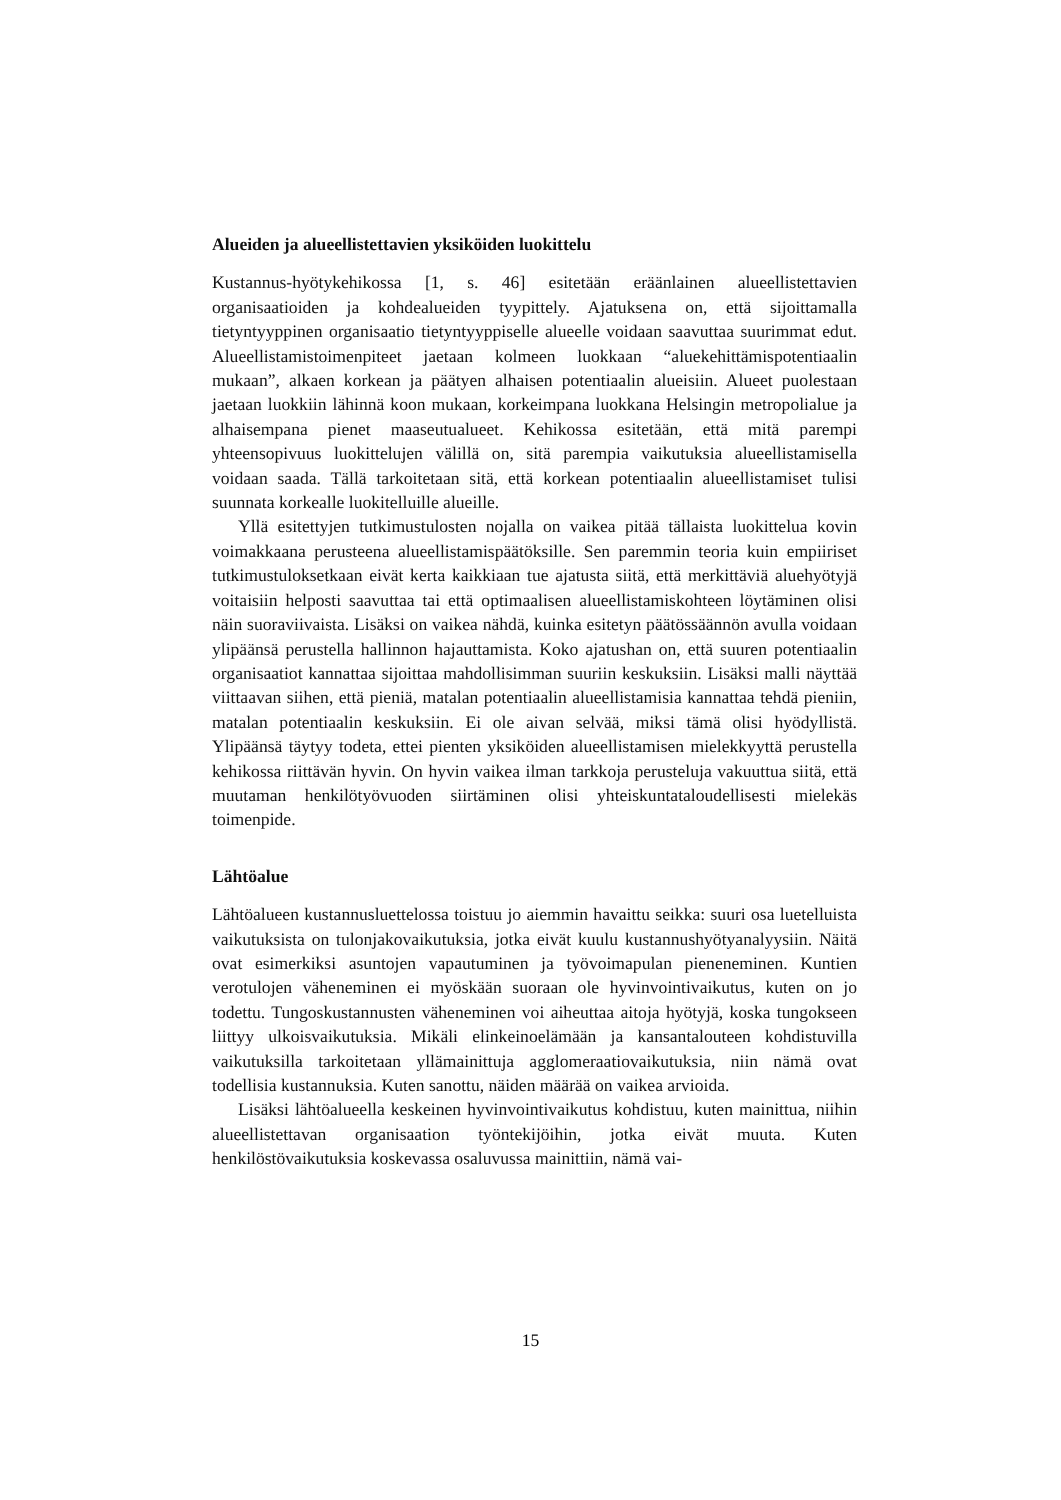Alueiden ja alueellistettavien yksiköiden luokittelu
Kustannus-hyötykehikossa [1, s. 46] esitetään eräänlainen alueellistettavien organisaatioiden ja kohdealueiden tyypittely. Ajatuksena on, että sijoittamalla tietyntyyppinen organisaatio tietyntyyppiselle alueelle voidaan saavuttaa suurimmat edut. Alueellistamistoimenpiteet jaetaan kolmeen luokkaan “aluekehittämispotentiaalin mukaan”, alkaen korkean ja päätyen alhaisen potentiaalin alueisiin. Alueet puolestaan jaetaan luokkiin lähinnä koon mukaan, korkeimpana luokkana Helsingin metropolialue ja alhaisempana pienet maaseutualueet. Kehikossa esitetään, että mitä parempi yhteensopivuus luokittelujen välillä on, sitä parempia vaikutuksia alueellistamisella voidaan saada. Tällä tarkoitetaan sitä, että korkean potentiaalin alueellistamiset tulisi suunnata korkealle luokitelluille alueille.
Yllä esitettyjen tutkimustulosten nojalla on vaikea pitää tällaista luokittelua kovin voimakkaana perusteena alueellistamispäätöksille. Sen paremmin teoria kuin empiiriset tutkimustuloksetkaan eivät kerta kaikkiaan tue ajatusta siitä, että merkittäviä aluehyötyjä voitaisiin helposti saavuttaa tai että optimaalisen alueellistamiskohteen löytäminen olisi näin suoraviivaista. Lisäksi on vaikea nähdä, kuinka esitetyn päätössäännön avulla voidaan ylipäänsä perustella hallinnon hajauttamista. Koko ajatushan on, että suuren potentiaalin organisaatiot kannattaa sijoittaa mahdollisimman suuriin keskuksiin. Lisäksi malli näyttää viittaavan siihen, että pieniä, matalan potentiaalin alueellistamisia kannattaa tehdä pieniin, matalan potentiaalin keskuksiin. Ei ole aivan selvää, miksi tämä olisi hyödyllistä. Ylipäänsä täytyy todeta, ettei pienten yksiköiden alueellistamisen mielekkyyttä perustella kehikossa riittävän hyvin. On hyvin vaikea ilman tarkkoja perusteluja vakuuttua siitä, että muutaman henkilötyövuoden siirtäminen olisi yhteiskuntataloudellisesti mielekäs toimenpide.
Lähtöalue
Lähtöalueen kustannusluettelossa toistuu jo aiemmin havaittu seikka: suuri osa luetelluista vaikutuksista on tulonjakovaikutuksia, jotka eivät kuulu kustannushyötyanalyysiin. Näitä ovat esimerkiksi asuntojen vapautuminen ja työvoimapulan pieneneminen. Kuntien verotulojen väheneminen ei myöskään suoraan ole hyvinvointivaikutus, kuten on jo todettu. Tungoskustannusten väheneminen voi aiheuttaa aitoja hyötyjä, koska tungokseen liittyy ulkoisvaikutuksia. Mikäli elinkeinoelämään ja kansantalouteen kohdistuvilla vaikutuksilla tarkoitetaan yllämainittuja agglomeraatiovaikutuksia, niin nämä ovat todellisia kustannuksia. Kuten sanottu, näiden määrää on vaikea arvioida.
Lisäksi lähtöalueella keskeinen hyvinvointivaikutus kohdistuu, kuten mainittua, niihin alueellistettavan organisaation työntekijöihin, jotka eivät muuta. Kuten henkilöstövaikutuksia koskevassa osaluvussa mainittiin, nämä vai-
15